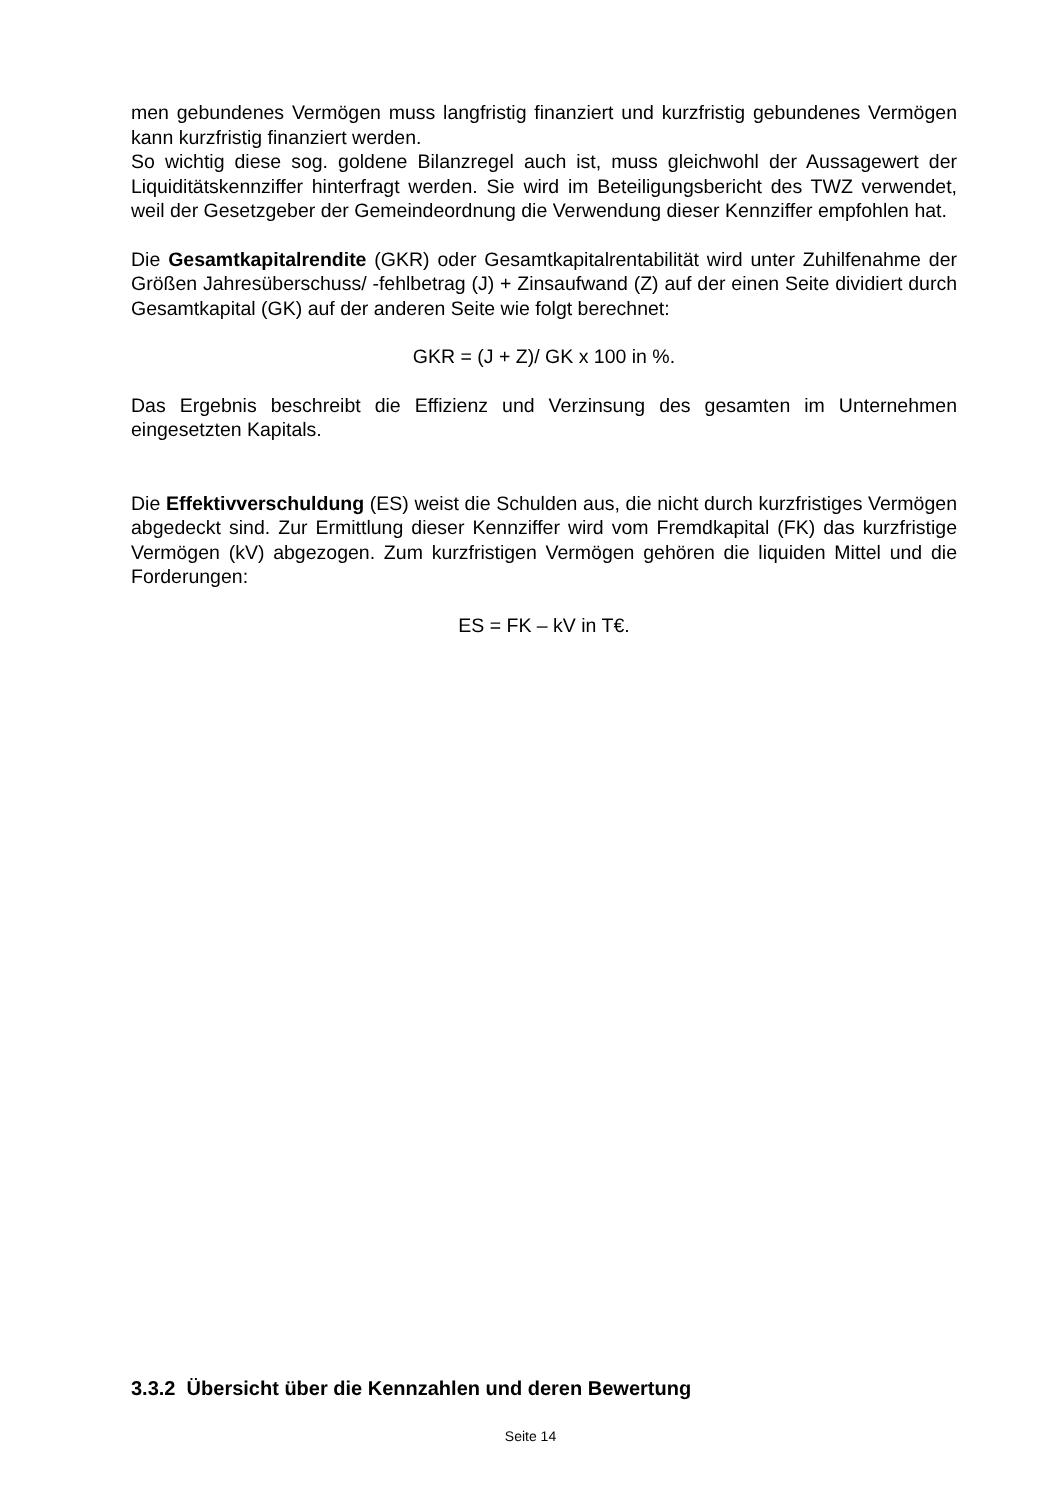men gebundenes Vermögen muss langfristig finanziert und kurzfristig gebundenes Vermögen kann kurzfristig finanziert werden.
So wichtig diese sog. goldene Bilanzregel auch ist, muss gleichwohl der Aussagewert der Liquiditätskennziffer hinterfragt werden. Sie wird im Beteiligungsbericht des TWZ verwendet, weil der Gesetzgeber der Gemeindeordnung die Verwendung dieser Kennziffer empfohlen hat.
Die Gesamtkapitalrendite (GKR) oder Gesamtkapitalrentabilität wird unter Zuhilfenahme der Größen Jahresüberschuss/ -fehlbetrag (J) + Zinsaufwand (Z) auf der einen Seite dividiert durch Gesamtkapital (GK) auf der anderen Seite wie folgt berechnet:
GKR = (J + Z)/ GK x 100 in %.
Das Ergebnis beschreibt die Effizienz und Verzinsung des gesamten im Unternehmen eingesetzten Kapitals.
Die Effektivverschuldung (ES) weist die Schulden aus, die nicht durch kurzfristiges Vermögen abgedeckt sind. Zur Ermittlung dieser Kennziffer wird vom Fremdkapital (FK) das kurzfristige Vermögen (kV) abgezogen. Zum kurzfristigen Vermögen gehören die liquiden Mittel und die Forderungen:
ES = FK – kV in T€.
3.3.2 Übersicht über die Kennzahlen und deren Bewertung
Seite 14